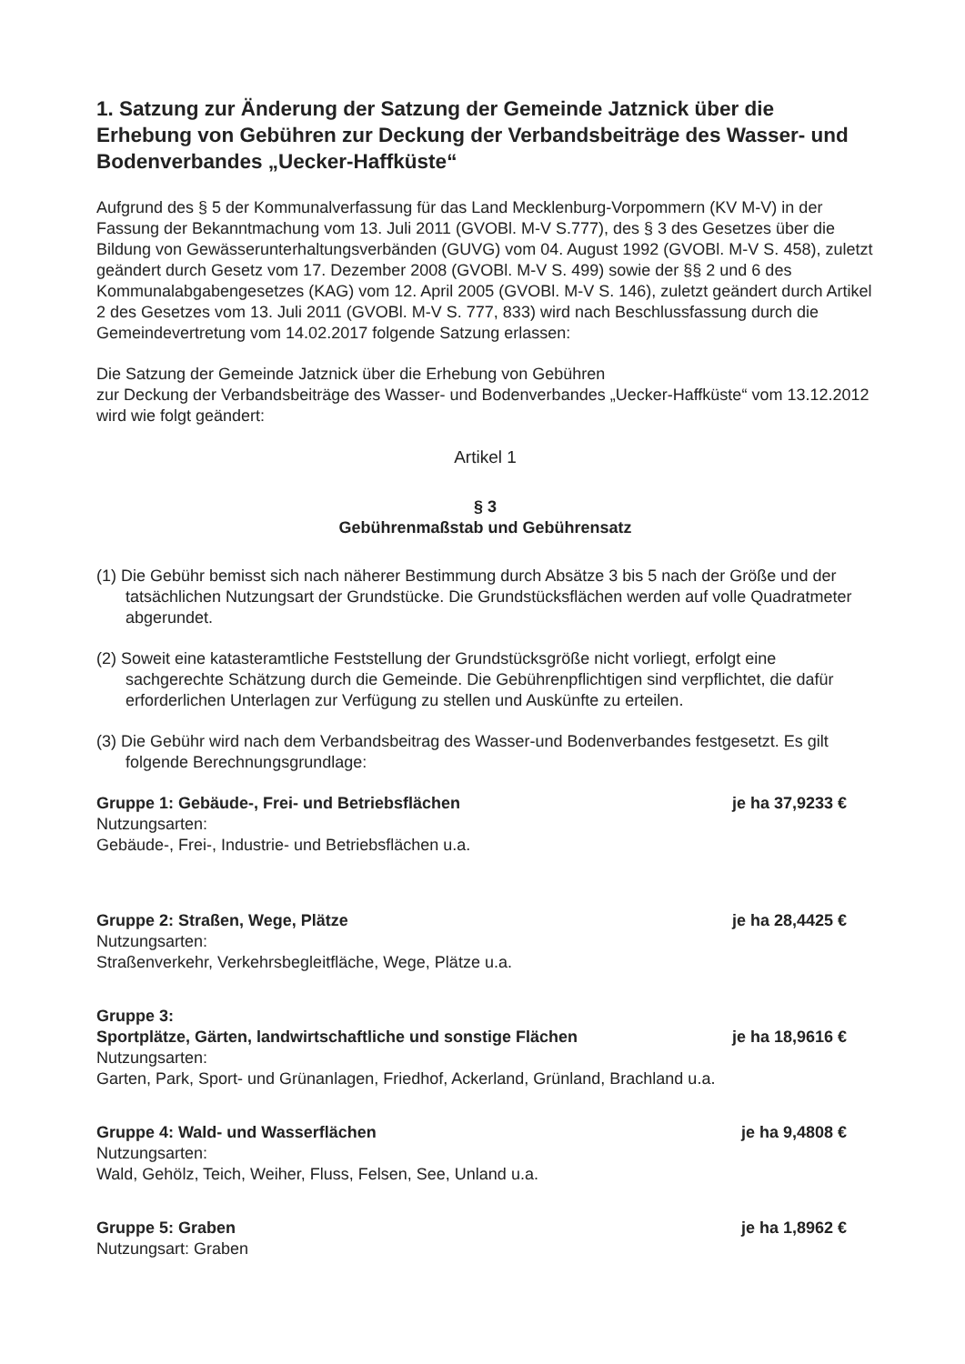1. Satzung zur Änderung der Satzung der Gemeinde Jatznick über die Erhebung von Gebühren zur Deckung der Verbandsbeiträge des Wasser- und Bodenverbandes „Uecker-Haffküste“
Aufgrund des § 5 der Kommunalverfassung für das Land Mecklenburg-Vorpommern (KV M-V) in der Fassung der Bekanntmachung vom 13. Juli 2011 (GVOBl. M-V S.777), des § 3 des Gesetzes über die Bildung von Gewässerunterhaltungsverbänden (GUVG) vom 04. August 1992 (GVOBl. M-V S. 458), zuletzt geändert durch Gesetz vom 17. Dezember 2008 (GVOBl. M-V S. 499) sowie der §§ 2 und 6 des Kommunalabgabengesetzes (KAG) vom 12. April 2005 (GVOBl. M-V S. 146), zuletzt geändert durch Artikel 2 des Gesetzes vom 13. Juli 2011 (GVOBl. M-V S. 777, 833) wird nach Beschlussfassung durch die Gemeindevertretung vom 14.02.2017 folgende Satzung erlassen:
Die Satzung der Gemeinde Jatznick über die Erhebung von Gebühren
zur Deckung der Verbandsbeiträge des Wasser- und Bodenverbandes „Uecker-Haffküste“ vom 13.12.2012 wird wie folgt geändert:
Artikel 1
§ 3
Gebührenmaßstab und Gebührensatz
(1) Die Gebühr bemisst sich nach näherer Bestimmung durch Absätze 3 bis 5 nach der Größe und der tatsächlichen Nutzungsart der Grundstücke. Die Grundstücksflächen werden auf volle Quadratmeter abgerundet.
(2) Soweit eine katasteramtliche Feststellung der Grundstücksgröße nicht vorliegt, erfolgt eine sachgerechte Schätzung durch die Gemeinde. Die Gebührenpflichtigen sind verpflichtet, die dafür erforderlichen Unterlagen zur Verfügung zu stellen und Auskünfte zu erteilen.
(3) Die Gebühr wird nach dem Verbandsbeitrag des Wasser-und Bodenverbandes festgesetzt. Es gilt folgende Berechnungsgrundlage:
Gruppe 1: Gebäude-, Frei- und Betriebsflächen je ha 37,9233 €
Nutzungsarten:
Gebäude-, Frei-, Industrie- und Betriebsflächen u.a.
Gruppe 2: Straßen, Wege, Plätze je ha 28,4425 €
Nutzungsarten:
Straßenverkehr, Verkehrsbegleitfläche, Wege, Plätze u.a.
Gruppe 3:
Sportplätze, Gärten, landwirtschaftliche und sonstige Flächen je ha 18,9616 €
Nutzungsarten:
Garten, Park, Sport- und Grünanlagen, Friedhof, Ackerland, Grünland, Brachland u.a.
Gruppe 4: Wald- und Wasserflächen je ha 9,4808 €
Nutzungsarten:
Wald, Gehölz, Teich, Weiher, Fluss, Felsen, See, Unland u.a.
Gruppe 5: Graben je ha 1,8962 €
Nutzungsart: Graben